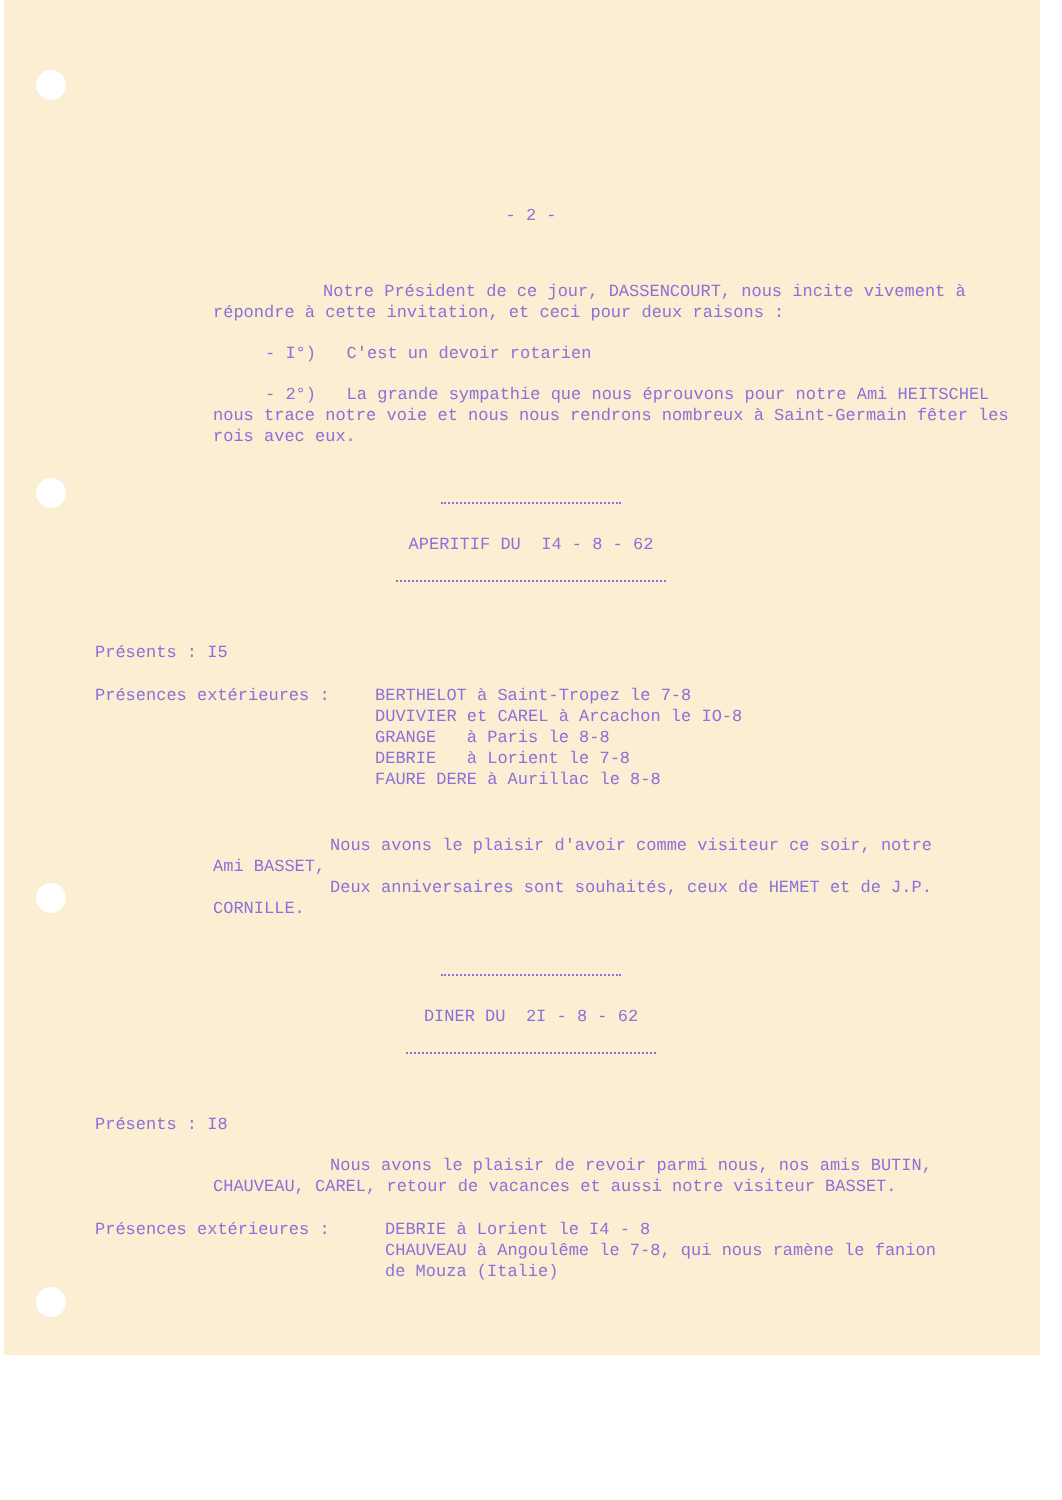- 2 -
Notre Président de ce jour, DASSENCOURT, nous incite vivement à répondre à cette invitation, et ceci pour deux raisons :
- I°) C'est un devoir rotarien
- 2°) La grande sympathie que nous éprouvons pour notre Ami HEITSCHEL nous trace notre voie et nous nous rendrons nombreux à Saint-Germain fêter les rois avec eux.
APERITIF DU I4 - 8 - 62
Présents : I5
Présences extérieures : BERTHELOT à Saint-Tropez le 7-8
DUVIVIER et CAREL à Arcachon le IO-8
GRANGE à Paris le 8-8
DEBRIE à Lorient le 7-8
FAURE DERE à Aurillac le 8-8
Nous avons le plaisir d'avoir comme visiteur ce soir, notre Ami BASSET,
Deux anniversaires sont souhaités, ceux de HEMET et de J.P. CORNILLE.
DINER DU 2I - 8 - 62
Présents : I8
Nous avons le plaisir de revoir parmi nous, nos amis BUTIN, CHAUVEAU, CAREL, retour de vacances et aussi notre visiteur BASSET.
Présences extérieures : DEBRIE à Lorient le I4 - 8
CHAUVEAU à Angoulême le 7-8, qui nous ramène le fanion de Mouza (Italie)